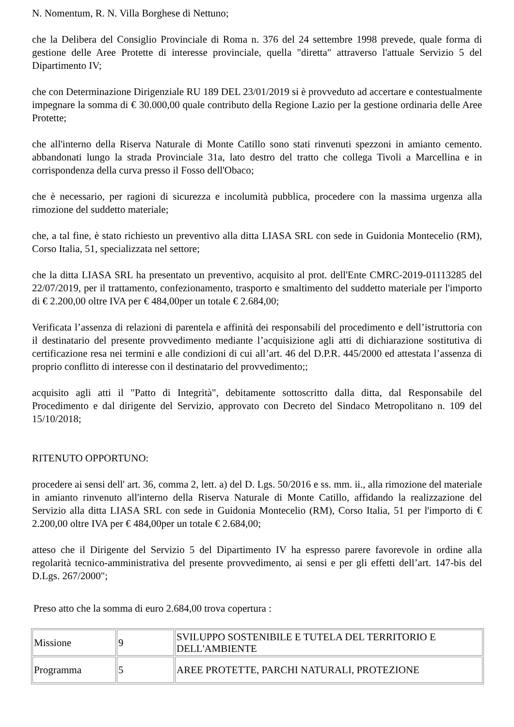N. Nomentum, R. N. Villa Borghese di Nettuno;
che la Delibera del Consiglio Provinciale di Roma n. 376 del 24 settembre 1998 prevede, quale forma di gestione delle Aree Protette di interesse provinciale, quella "diretta" attraverso l'attuale Servizio 5 del Dipartimento IV;
che con Determinazione Dirigenziale RU 189 DEL 23/01/2019 si è provveduto ad accertare e contestualmente impegnare la somma di € 30.000,00 quale contributo della Regione Lazio per la gestione ordinaria delle Aree Protette;
che all'interno della Riserva Naturale di Monte Catillo sono stati rinvenuti spezzoni in amianto cemento. abbandonati lungo la strada Provinciale 31a, lato destro del tratto che collega Tivoli a Marcellina e in corrispondenza della curva presso il Fosso dell'Obaco;
che è necessario, per ragioni di sicurezza e incolumità pubblica, procedere con la massima urgenza alla rimozione del suddetto materiale;
che, a tal fine, è stato richiesto un preventivo alla ditta LIASA SRL con sede in Guidonia Montecelio (RM), Corso Italia, 51, specializzata nel settore;
che la ditta LIASA SRL ha presentato un preventivo, acquisito al prot. dell'Ente CMRC-2019-01113285 del 22/07/2019, per il trattamento, confezionamento, trasporto e smaltimento del suddetto materiale per l'importo di € 2.200,00 oltre IVA per € 484,00per un totale € 2.684,00;
Verificata l’assenza di relazioni di parentela e affinità dei responsabili del procedimento e dell’istruttoria con il destinatario del presente provvedimento mediante l’acquisizione agli atti di dichiarazione sostitutiva di certificazione resa nei termini e alle condizioni di cui all’art. 46 del D.P.R. 445/2000 ed attestata l’assenza di proprio conflitto di interesse con il destinatario del provvedimento;;
acquisito agli atti il "Patto di Integrità", debitamente sottoscritto dalla ditta, dal Responsabile del Procedimento e dal dirigente del Servizio, approvato con Decreto del Sindaco Metropolitano n. 109 del 15/10/2018;
RITENUTO OPPORTUNO:
procedere ai sensi dell' art. 36, comma 2, lett. a) del D. Lgs. 50/2016 e ss. mm. ii., alla rimozione del materiale in amianto rinvenuto all'interno della Riserva Naturale di Monte Catillo, affidando la realizzazione del Servizio alla ditta LIASA SRL con sede in Guidonia Montecelio (RM), Corso Italia, 51 per l'importo di € 2.200,00 oltre IVA per € 484,00per un totale € 2.684,00;
atteso che il Dirigente del Servizio 5 del Dipartimento IV ha espresso parere favorevole in ordine alla regolarità tecnico-amministrativa del presente provvedimento, ai sensi e per gli effetti dell’art. 147-bis del D.Lgs. 267/2000";
Preso atto che la somma di euro 2.684,00 trova copertura :
| Missione | 9 | SVILUPPO SOSTENIBILE E TUTELA DEL TERRITORIO E DELL'AMBIENTE |
| Programma | 5 | AREE PROTETTE, PARCHI NATURALI, PROTEZIONE |